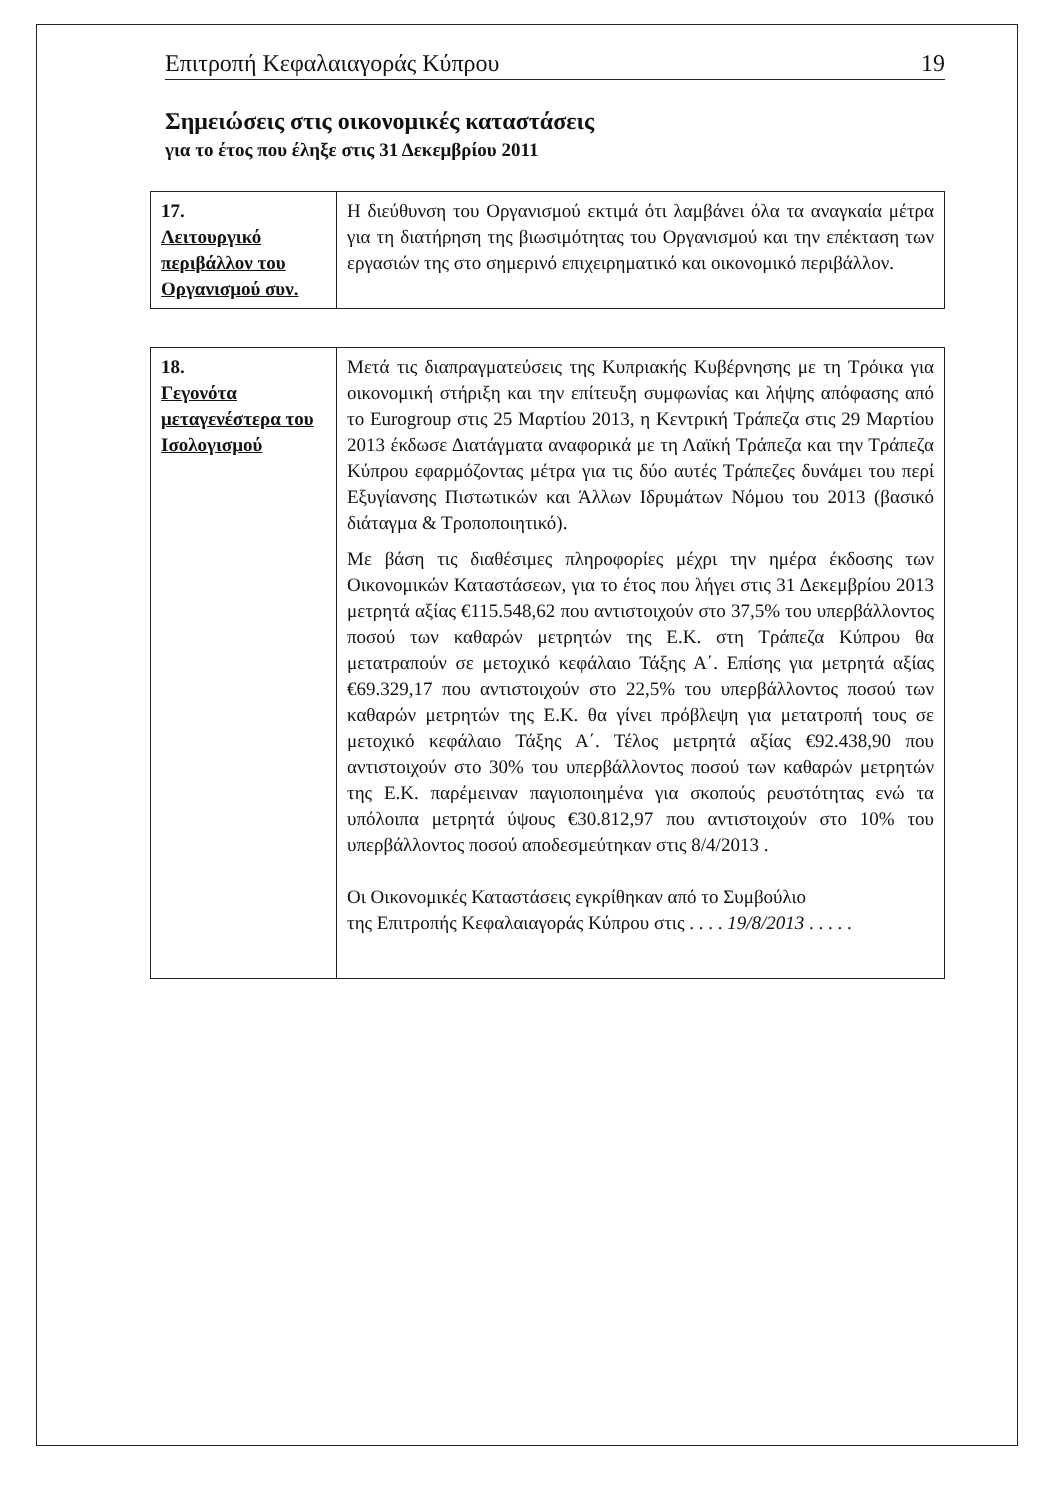Επιτροπή Κεφαλαιαγοράς Κύπρου 19
Σημειώσεις στις οικονομικές καταστάσεις
για το έτος που έληξε στις 31 Δεκεμβρίου 2011
| 17. Λειτουργικό περιβάλλον του Οργανισμού συν. | Η διεύθυνση του Οργανισμού εκτιμά ότι λαμβάνει όλα τα αναγκαία μέτρα για τη διατήρηση της βιωσιμότητας του Οργανισμού και την επέκταση των εργασιών της στο σημερινό επιχειρηματικό και οικονομικό περιβάλλον. |
| 18. Γεγονότα μεταγενέστερα του Ισολογισμού | Μετά τις διαπραγματεύσεις της Κυπριακής Κυβέρνησης με τη Τρόικα για οικονομική στήριξη και την επίτευξη συμφωνίας και λήψης απόφασης από το Eurogroup στις 25 Μαρτίου 2013, η Κεντρική Τράπεζα στις 29 Μαρτίου 2013 έκδωσε Διατάγματα αναφορικά με τη Λαϊκή Τράπεζα και την Τράπεζα Κύπρου εφαρμόζοντας μέτρα για τις δύο αυτές Τράπεζες δυνάμει του περί Εξυγίανσης Πιστωτικών και Άλλων Ιδρυμάτων Νόμου του 2013 (βασικό διάταγμα & Τροποποιητικό). Με βάση τις διαθέσιμες πληροφορίες μέχρι την ημέρα έκδοσης των Οικονομικών Καταστάσεων, για το έτος που λήγει στις 31 Δεκεμβρίου 2013 μετρητά αξίας €115.548,62 που αντιστοιχούν στο 37,5% του υπερβάλλοντος ποσού των καθαρών μετρητών της Ε.Κ. στη Τράπεζα Κύπρου θα μετατραπούν σε μετοχικό κεφάλαιο Τάξης Α΄. Επίσης για μετρητά αξίας €69.329,17 που αντιστοιχούν στο 22,5% του υπερβάλλοντος ποσού των καθαρών μετρητών της Ε.Κ. θα γίνει πρόβλεψη για μετατροπή τους σε μετοχικό κεφάλαιο Τάξης Α΄. Τέλος μετρητά αξίας €92.438,90 που αντιστοιχούν στο 30% του υπερβάλλοντος ποσού των καθαρών μετρητών της Ε.Κ. παρέμειναν παγιοποιημένα για σκοπούς ρευστότητας ενώ τα υπόλοιπα μετρητά ύψους €30.812,97 που αντιστοιχούν στο 10% του υπερβάλλοντος ποσού αποδεσμεύτηκαν στις 8/4/2013 . Οι Οικονομικές Καταστάσεις εγκρίθηκαν από το Συμβούλιο της Επιτροπής Κεφαλαιαγοράς Κύπρου στις . . . . 19/8/2013 . . . . . |